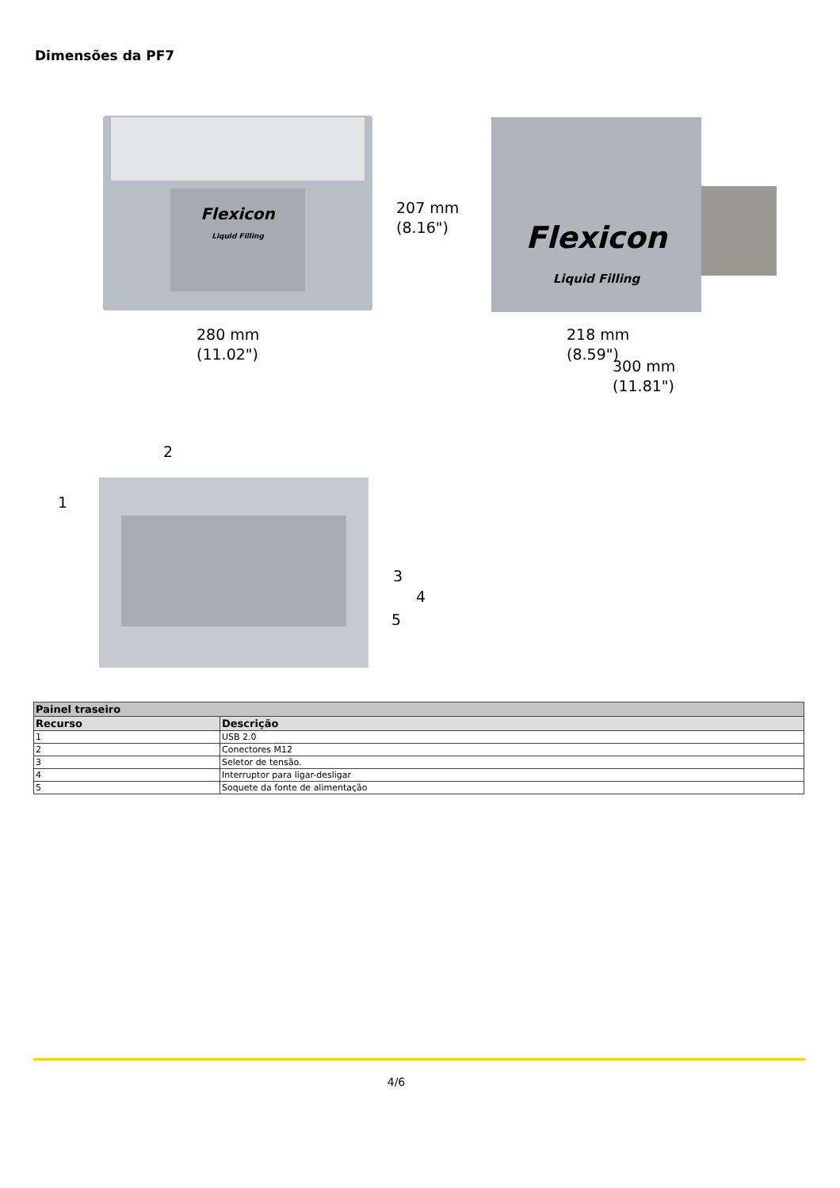Dimensões da PF7
Flexicon
Liquid Filling
207 mm
(8.16")
280 mm
(11.02")
Flexicon
Liquid Filling
218 mm
(8.59")
300 mm
(11.81")
1
2
3
4
5
| Painel traseiro | |
| --- | --- |
| Recurso | Descrição |
| 1 | USB 2.0 |
| 2 | Conectores M12 |
| 3 | Seletor de tensão. |
| 4 | Interruptor para ligar-desligar |
| 5 | Soquete da fonte de alimentação |
4/6